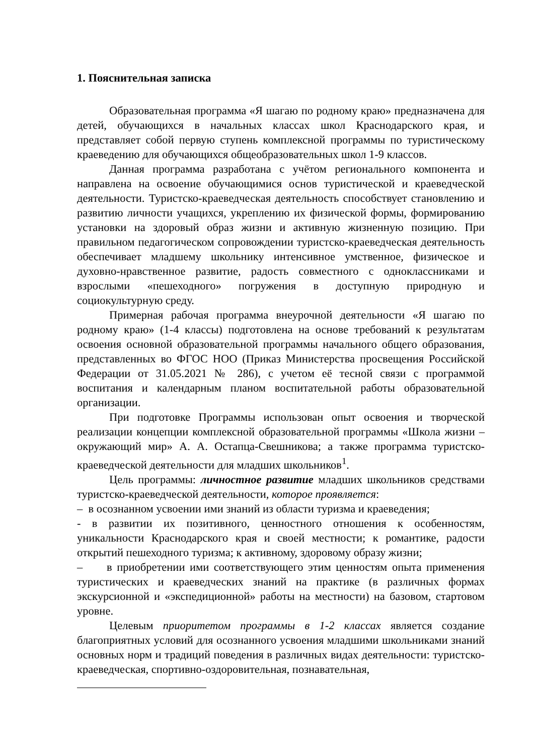1. Пояснительная записка
Образовательная программа «Я шагаю по родному краю» предназначена для детей, обучающихся в начальных классах школ Краснодарского края, и представляет собой первую ступень комплексной программы по туристическому краеведению для обучающихся общеобразовательных школ 1-9 классов.
Данная программа разработана с учётом регионального компонента и направлена на освоение обучающимися основ туристической и краеведческой деятельности. Туристско-краеведческая деятельность способствует становлению и развитию личности учащихся, укреплению их физической формы, формированию установки на здоровый образ жизни и активную жизненную позицию. При правильном педагогическом сопровождении туристско-краеведческая деятельность обеспечивает младшему школьнику интенсивное умственное, физическое и духовно-нравственное развитие, радость совместного с одноклассниками и взрослыми «пешеходного» погружения в доступную природную и социокультурную среду.
Примерная рабочая программа внеурочной деятельности «Я шагаю по родному краю» (1-4 классы) подготовлена на основе требований к результатам освоения основной образовательной программы начального общего образования, представленных во ФГОС НОО (Приказ Министерства просвещения Российской Федерации от 31.05.2021 № 286), с учетом её тесной связи с программой воспитания и календарным планом воспитательной работы образовательной организации.
При подготовке Программы использован опыт освоения и творческой реализации концепции комплексной образовательной программы «Школа жизни – окружающий мир» А. А. Остапца-Свешникова; а также программа туристско-краеведческой деятельности для младших школьников<sup>1</sup>.
Цель программы: личностное развитие младших школьников средствами туристско-краеведческой деятельности, которое проявляется:
– в осознанном усвоении ими знаний из области туризма и краеведения;
- в развитии их позитивного, ценностного отношения к особенностям, уникальности Краснодарского края и своей местности; к романтике, радости открытий пешеходного туризма; к активному, здоровому образу жизни;
– в приобретении ими соответствующего этим ценностям опыта применения туристических и краеведческих знаний на практике (в различных формах экскурсионной и «экспедиционной» работы на местности) на базовом, стартовом уровне.
Целевым приоритетом программы в 1-2 классах является создание благоприятных условий для осознанного усвоения младшими школьниками знаний основных норм и традиций поведения в различных видах деятельности: туристско-краеведческая, спортивно-оздоровительная, познавательная,